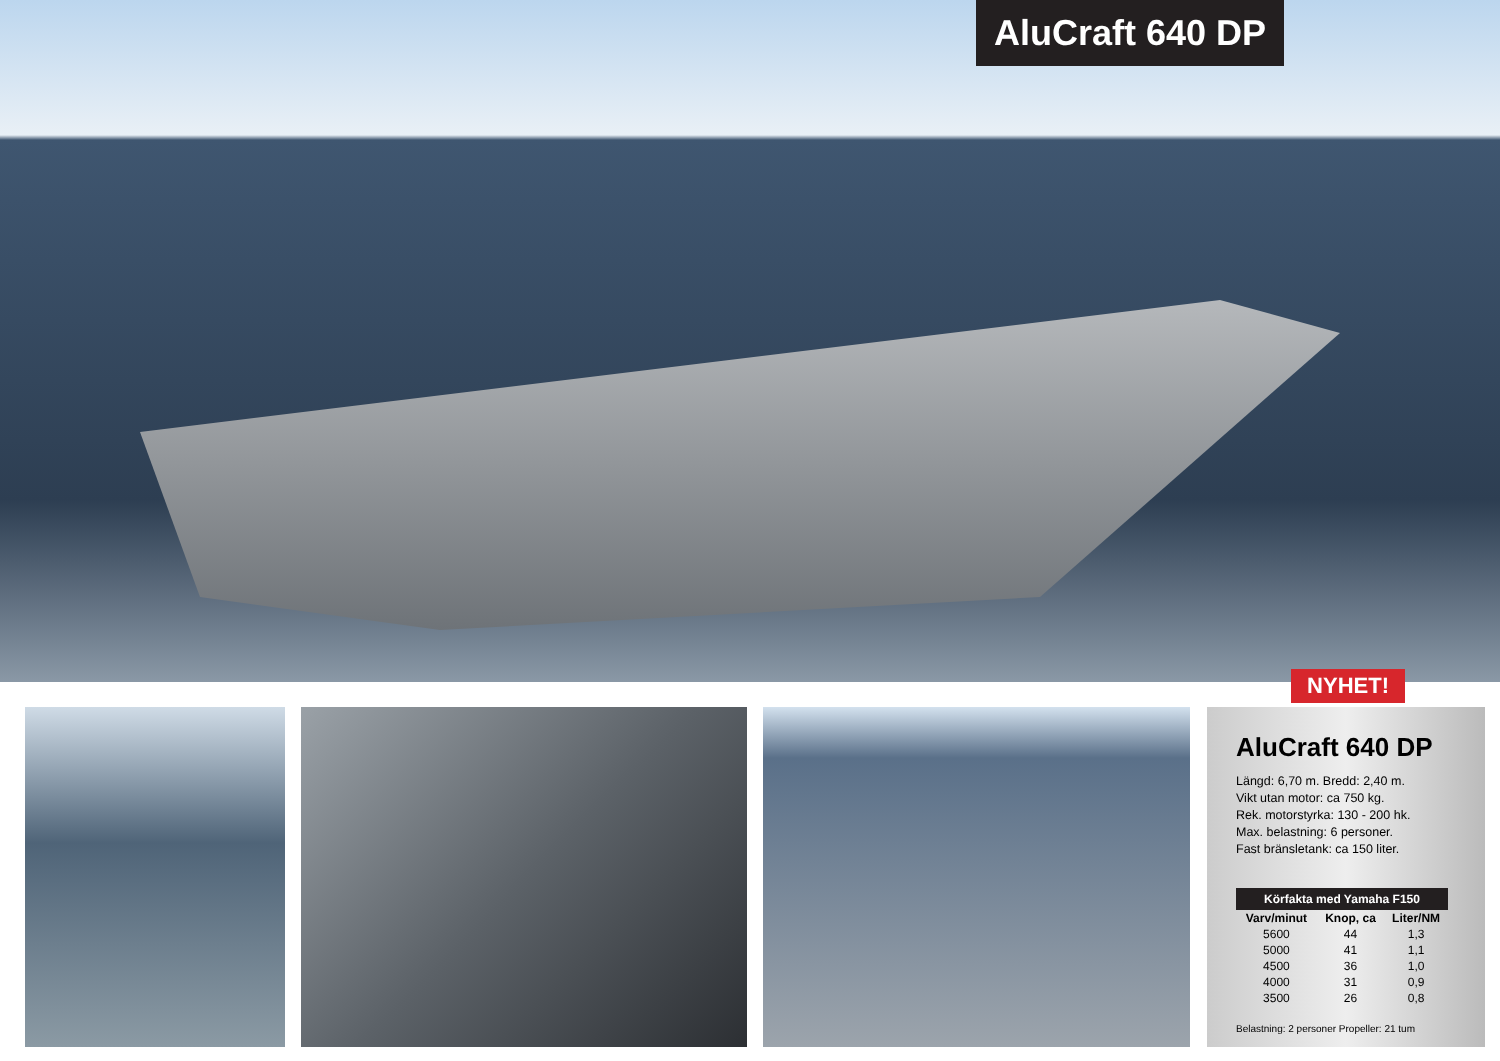AluCraft 640 DP
NYHET!
AluCraft 640 DP
Längd: 6,70 m. Bredd: 2,40 m.
Vikt utan motor: ca 750 kg.
Rek. motorstyrka: 130 - 200 hk.
Max. belastning: 6 personer.
Fast bränsletank: ca 150 liter.
| Körfakta med Yamaha F150 | | |
| --- | --- | --- |
| Varv/minut | Knop, ca | Liter/NM |
| 5600 | 44 | 1,3 |
| 5000 | 41 | 1,1 |
| 4500 | 36 | 1,0 |
| 4000 | 31 | 0,9 |
| 3500 | 26 | 0,8 |
Belastning: 2 personer Propeller: 21 tum